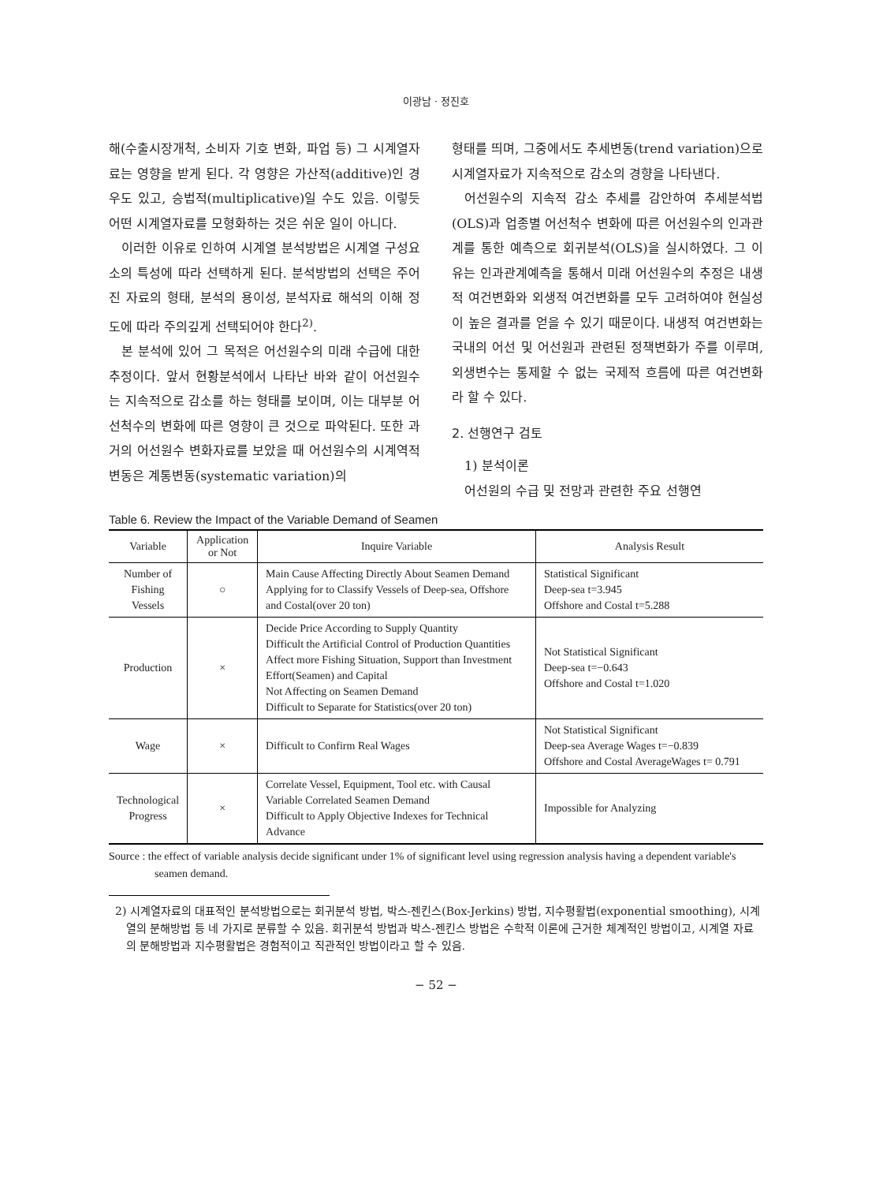이광남 · 정진호
해(수출시장개척, 소비자 기호 변화, 파업 등) 그 시계열자료는 영향을 받게 된다. 각 영향은 가산적(additive)인 경우도 있고, 승법적(multiplicative)일 수도 있음. 이렇듯 어떤 시계열자료를 모형화하는 것은 쉬운 일이 아니다.
이러한 이유로 인하여 시계열 분석방법은 시계열 구성요소의 특성에 따라 선택하게 된다. 분석방법의 선택은 주어진 자료의 형태, 분석의 용이성, 분석자료 해석의 이해 정도에 따라 주의깊게 선택되어야 한다<sup>2)</sup>.
본 분석에 있어 그 목적은 어선원수의 미래 수급에 대한 추정이다. 앞서 현황분석에서 나타난 바와 같이 어선원수는 지속적으로 감소를 하는 형태를 보이며, 이는 대부분 어선척수의 변화에 따른 영향이 큰 것으로 파악된다. 또한 과거의 어선원수 변화자료를 보았을 때 어선원수의 시계역적 변동은 계통변동(systematic variation)의
형태를 띄며, 그중에서도 추세변동(trend variation)으로 시계열자료가 지속적으로 감소의 경향을 나타낸다.
어선원수의 지속적 감소 추세를 감안하여 추세분석법(OLS)과 업종별 어선척수 변화에 따른 어선원수의 인과관계를 통한 예측으로 회귀분석(OLS)을 실시하였다. 그 이유는 인과관계예측을 통해서 미래 어선원수의 추정은 내생적 여건변화와 외생적 여건변화를 모두 고려하여야 현실성이 높은 결과를 얻을 수 있기 때문이다. 내생적 여건변화는 국내의 어선 및 어선원과 관련된 정책변화가 주를 이루며, 외생변수는 통제할 수 없는 국제적 흐름에 따른 여건변화라 할 수 있다.
2. 선행연구 검토
1) 분석이론
어선원의 수급 및 전망과 관련한 주요 선행연
Table 6. Review the Impact of the Variable Demand of Seamen
| Variable | Application or Not | Inquire Variable | Analysis Result |
| --- | --- | --- | --- |
| Number of Fishing Vessels | ○ | Main Cause Affecting Directly About Seamen Demand Applying for to Classify Vessels of Deep-sea, Offshore and Costal(over 20 ton) | Statistical Significant Deep-sea t=3.945 Offshore and Costal t=5.288 |
| Production | × | Decide Price According to Supply Quantity Difficult the Artificial Control of Production Quantities Affect more Fishing Situation, Support than Investment Effort(Seamen) and Capital Not Affecting on Seamen Demand Difficult to Separate for Statistics(over 20 ton) | Not Statistical Significant Deep-sea t=−0.643 Offshore and Costal t=1.020 |
| Wage | × | Difficult to Confirm Real Wages | Not Statistical Significant Deep-sea Average Wages t=−0.839 Offshore and Costal AverageWages t= 0.791 |
| Technological Progress | × | Correlate Vessel, Equipment, Tool etc. with Causal Variable Correlated Seamen Demand Difficult to Apply Objective Indexes for Technical Advance | Impossible for Analyzing |
Source : the effect of variable analysis decide significant under 1% of significant level using regression analysis having a dependent variable's seamen demand.
2) 시계열자료의 대표적인 분석방법으로는 회귀분석 방법, 박스-젠킨스(Box-Jerkins) 방법, 지수평활법(exponential smoothing), 시계열의 분해방법 등 네 가지로 분류할 수 있음. 회귀분석 방법과 박스-젠킨스 방법은 수학적 이론에 근거한 체계적인 방법이고, 시계열 자료의 분해방법과 지수평활법은 경험적이고 직관적인 방법이라고 할 수 있음.
− 52 −